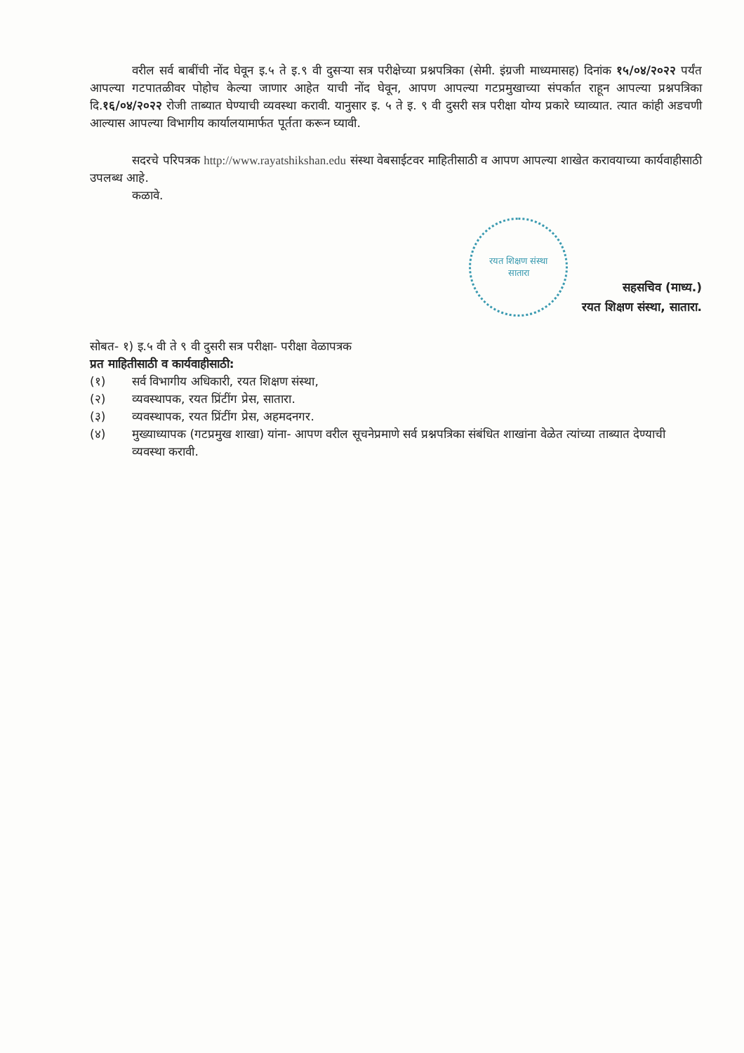वरील सर्व बाबींची नोंद घेवून इ.५ ते इ.९ वी दुसऱ्या सत्र परीक्षेच्या प्रश्नपत्रिका (सेमी. इंग्रजी माध्यमासह) दिनांक १५/०४/२०२२ पर्यंत आपल्या गटपातळीवर पोहोच केल्या जाणार आहेत याची नोंद घेवून, आपण आपल्या गटप्रमुखाच्या संपर्कात राहून आपल्या प्रश्नपत्रिका दि.१६/०४/२०२२ रोजी ताब्यात घेण्याची व्यवस्था करावी. यानुसार इ. ५ ते इ. ९ वी दुसरी सत्र परीक्षा योग्य प्रकारे घ्याव्यात. त्यात कांही अडचणी आल्यास आपल्या विभागीय कार्यालयामार्फत पूर्तता करून घ्यावी.
सदरचे परिपत्रक http://www.rayatshikshan.edu संस्था वेबसाईटवर माहितीसाठी व आपण आपल्या शाखेत करावयाच्या कार्यवाहीसाठी उपलब्ध आहे.
कळावे.
रयत शिक्षण संस्था
सातारा
सहसचिव (माध्य.)
रयत शिक्षण संस्था, सातारा.
सोबत- १) इ.५ वी ते ९ वी दुसरी सत्र परीक्षा- परीक्षा वेळापत्रक
प्रत माहितीसाठी व कार्यवाहीसाठी:
(१) सर्व विभागीय अधिकारी, रयत शिक्षण संस्था,
(२) व्यवस्थापक, रयत प्रिंटींग प्रेस, सातारा.
(३) व्यवस्थापक, रयत प्रिंटींग प्रेस, अहमदनगर.
(४)
मुख्याध्यापक (गटप्रमुख शाखा) यांना- आपण वरील सूचनेप्रमाणे सर्व प्रश्नपत्रिका संबंधित शाखांना वेळेत त्यांच्या ताब्यात देण्याची व्यवस्था करावी.